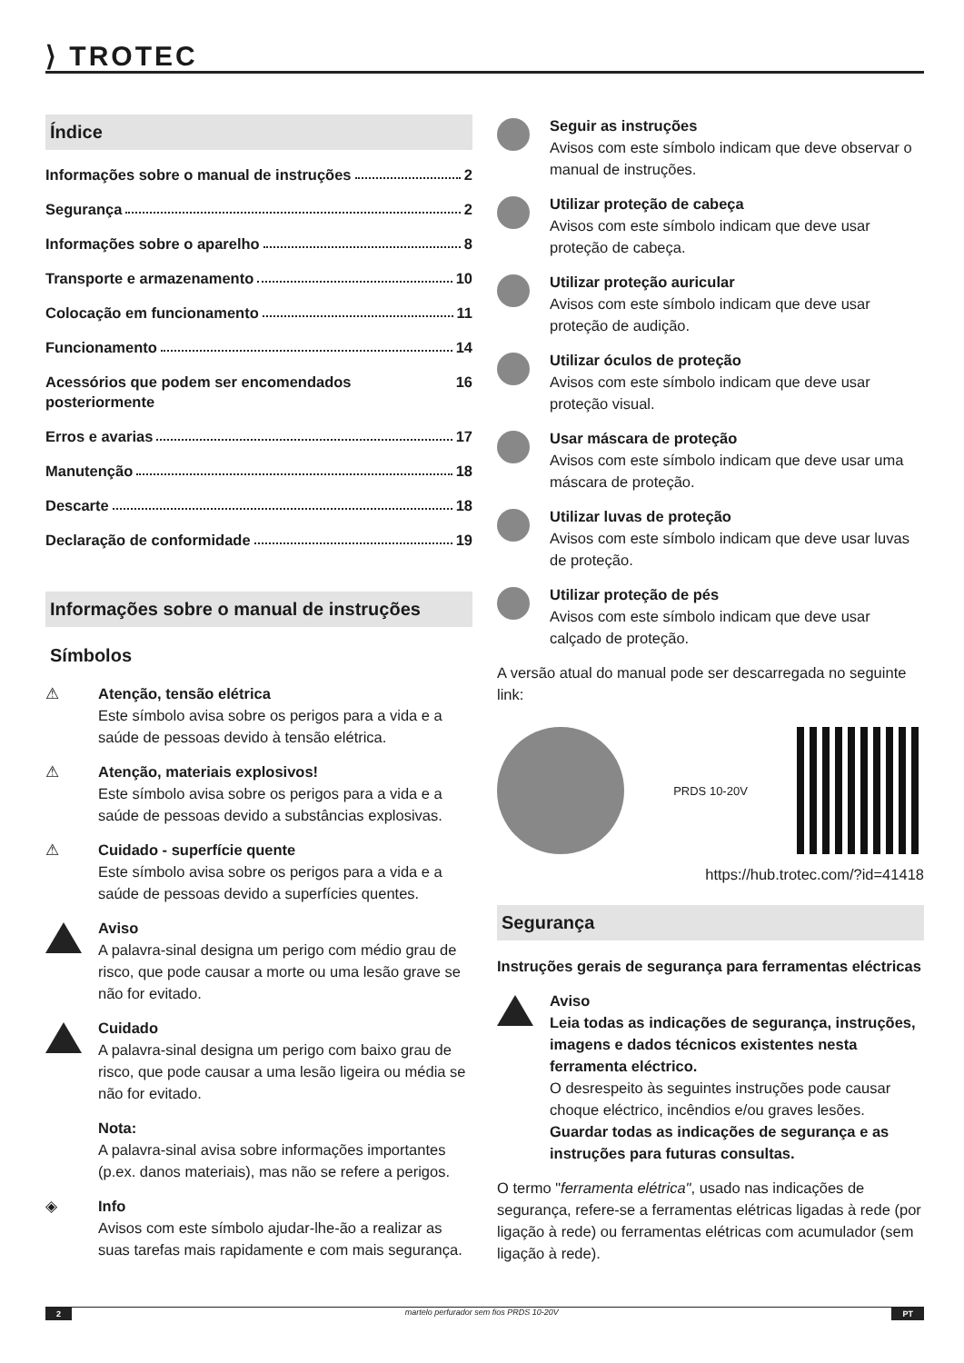⟩ TROTEC
Índice
Informações sobre o manual de instruções 2
Segurança 2
Informações sobre o aparelho 8
Transporte e armazenamento 10
Colocação em funcionamento 11
Funcionamento 14
Acessórios que podem ser encomendados posteriormente 16
Erros e avarias 17
Manutenção 18
Descarte 18
Declaração de conformidade 19
Informações sobre o manual de instruções
Símbolos
⚠ Atenção, tensão elétrica
Este símbolo avisa sobre os perigos para a vida e a saúde de pessoas devido à tensão elétrica.
⚠ Atenção, materiais explosivos!
Este símbolo avisa sobre os perigos para a vida e a saúde de pessoas devido a substâncias explosivas.
⚠ Cuidado - superfície quente
Este símbolo avisa sobre os perigos para a vida e a saúde de pessoas devido a superfícies quentes.
Aviso
A palavra-sinal designa um perigo com médio grau de risco, que pode causar a morte ou uma lesão grave se não for evitado.
Cuidado
A palavra-sinal designa um perigo com baixo grau de risco, que pode causar a uma lesão ligeira ou média se não for evitado.
Nota:
A palavra-sinal avisa sobre informações importantes (p.ex. danos materiais), mas não se refere a perigos.
◈ Info
Avisos com este símbolo ajudar-lhe-ão a realizar as suas tarefas mais rapidamente e com mais segurança.
Seguir as instruções
Avisos com este símbolo indicam que deve observar o manual de instruções.
Utilizar proteção de cabeça
Avisos com este símbolo indicam que deve usar proteção de cabeça.
Utilizar proteção auricular
Avisos com este símbolo indicam que deve usar proteção de audição.
Utilizar óculos de proteção
Avisos com este símbolo indicam que deve usar proteção visual.
Usar máscara de proteção
Avisos com este símbolo indicam que deve usar uma máscara de proteção.
Utilizar luvas de proteção
Avisos com este símbolo indicam que deve usar luvas de proteção.
Utilizar proteção de pés
Avisos com este símbolo indicam que deve usar calçado de proteção.
A versão atual do manual pode ser descarregada no seguinte link:
PRDS 10-20V
https://hub.trotec.com/?id=41418
Segurança
Instruções gerais de segurança para ferramentas eléctricas
Aviso
Leia todas as indicações de segurança, instruções, imagens e dados técnicos existentes nesta ferramenta eléctrico.
O desrespeito às seguintes instruções pode causar choque eléctrico, incêndios e/ou graves lesões.
Guardar todas as indicações de segurança e as instruções para futuras consultas.
O termo "ferramenta elétrica", usado nas indicações de segurança, refere-se a ferramentas elétricas ligadas à rede (por ligação à rede) ou ferramentas elétricas com acumulador (sem ligação à rede).
2 martelo perfurador sem fios PRDS 10-20V
PT